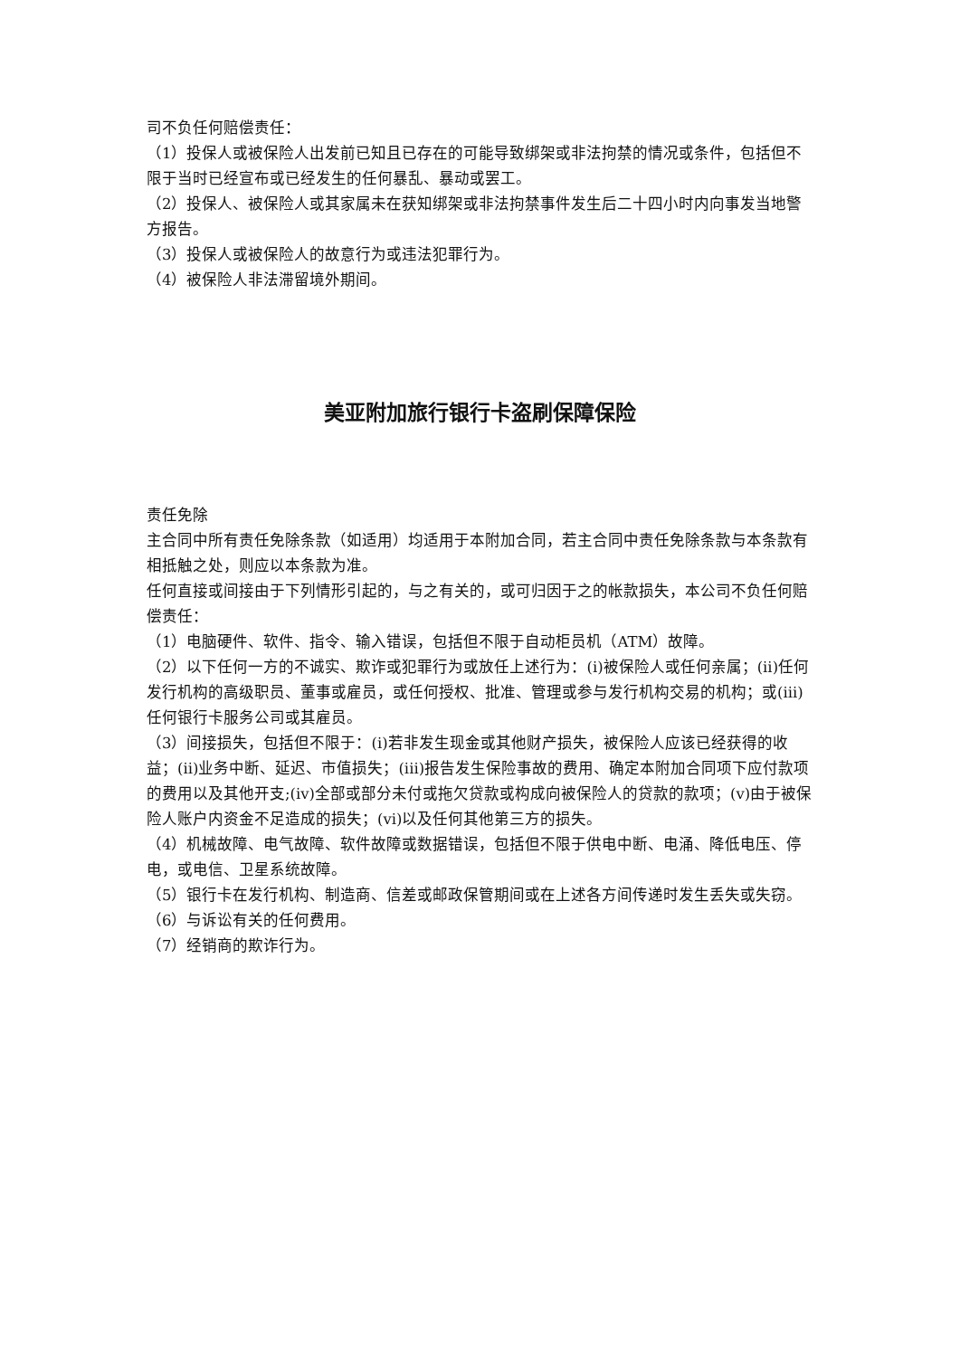司不负任何赔偿责任：
（1）投保人或被保险人出发前已知且已存在的可能导致绑架或非法拘禁的情况或条件，包括但不限于当时已经宣布或已经发生的任何暴乱、暴动或罢工。
（2）投保人、被保险人或其家属未在获知绑架或非法拘禁事件发生后二十四小时内向事发当地警方报告。
（3）投保人或被保险人的故意行为或违法犯罪行为。
（4）被保险人非法滞留境外期间。
美亚附加旅行银行卡盗刷保障保险
责任免除
主合同中所有责任免除条款（如适用）均适用于本附加合同，若主合同中责任免除条款与本条款有相抵触之处，则应以本条款为准。
任何直接或间接由于下列情形引起的，与之有关的，或可归因于之的帐款损失，本公司不负任何赔偿责任：
（1）电脑硬件、软件、指令、输入错误，包括但不限于自动柜员机（ATM）故障。
（2）以下任何一方的不诚实、欺诈或犯罪行为或放任上述行为：(i)被保险人或任何亲属；(ii)任何发行机构的高级职员、董事或雇员，或任何授权、批准、管理或参与发行机构交易的机构；或(iii)任何银行卡服务公司或其雇员。
（3）间接损失，包括但不限于：(i)若非发生现金或其他财产损失，被保险人应该已经获得的收益；(ii)业务中断、延迟、市值损失；(iii)报告发生保险事故的费用、确定本附加合同项下应付款项的费用以及其他开支;(iv)全部或部分未付或拖欠贷款或构成向被保险人的贷款的款项；(v)由于被保险人账户内资金不足造成的损失；(vi)以及任何其他第三方的损失。
（4）机械故障、电气故障、软件故障或数据错误，包括但不限于供电中断、电涌、降低电压、停电，或电信、卫星系统故障。
（5）银行卡在发行机构、制造商、信差或邮政保管期间或在上述各方间传递时发生丢失或失窃。
（6）与诉讼有关的任何费用。
（7）经销商的欺诈行为。